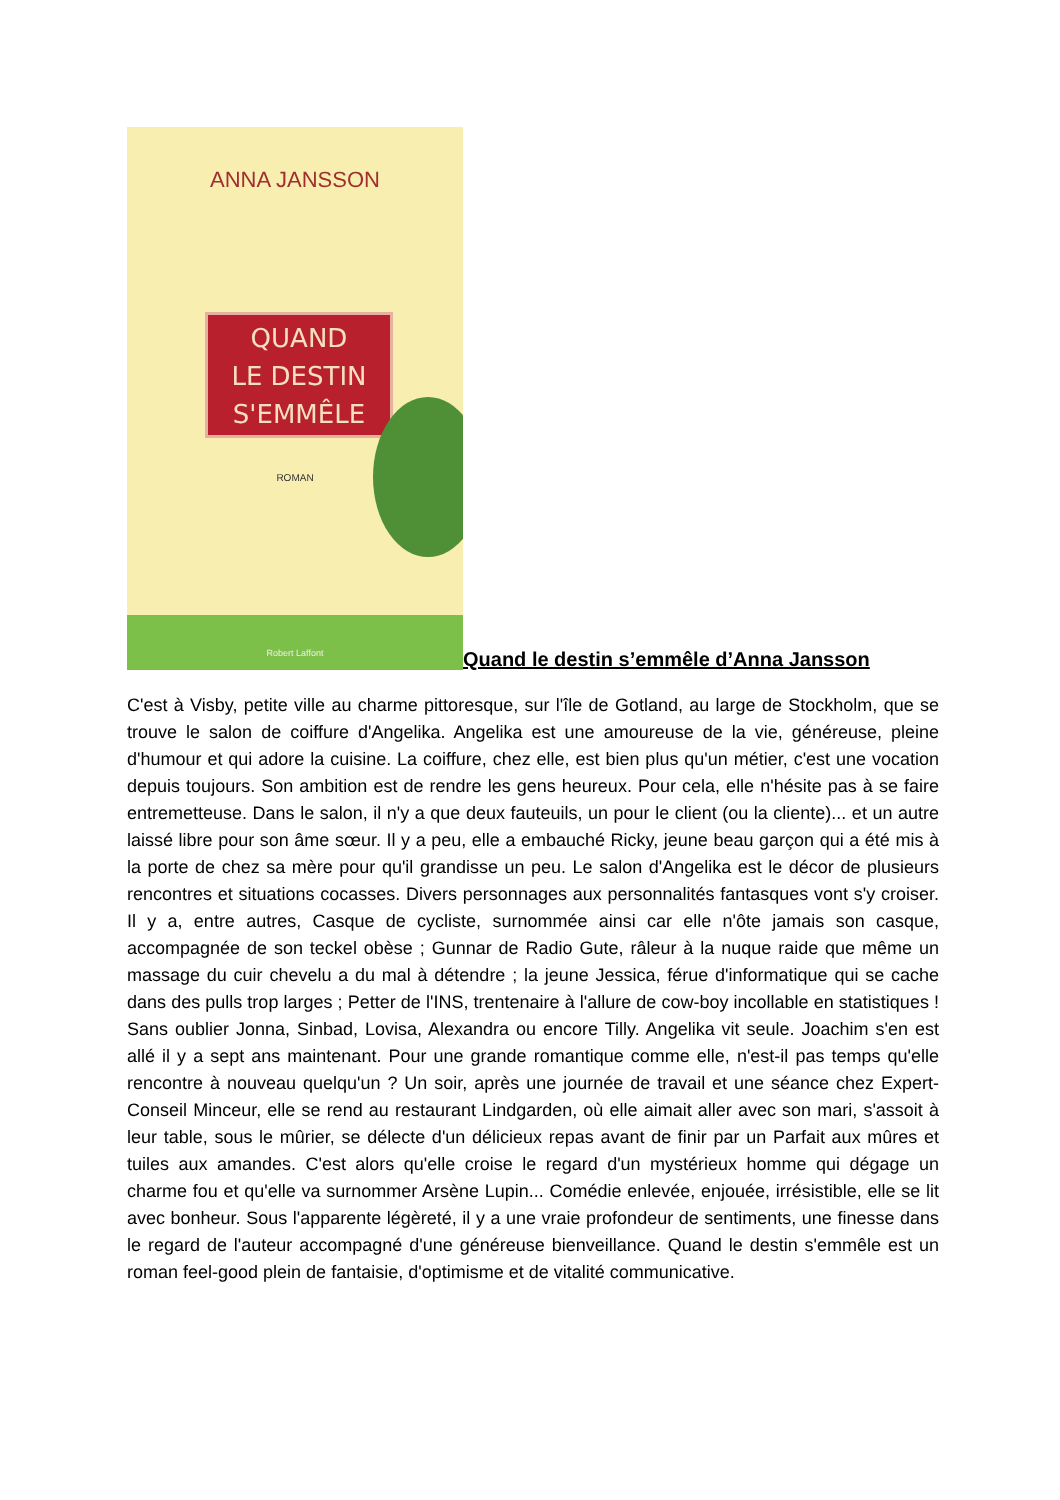ANNA JANSSON
QUAND
LE DESTIN
S'EMMÊLE
ROMAN
Robert Laffont
Quand le destin s’emmêle d’Anna Jansson
C'est à Visby, petite ville au charme pittoresque, sur l'île de Gotland, au large de Stockholm, que se trouve le salon de coiffure d'Angelika. Angelika est une amoureuse de la vie, généreuse, pleine d'humour et qui adore la cuisine. La coiffure, chez elle, est bien plus qu'un métier, c'est une vocation depuis toujours. Son ambition est de rendre les gens heureux. Pour cela, elle n'hésite pas à se faire entremetteuse. Dans le salon, il n'y a que deux fauteuils, un pour le client (ou la cliente)... et un autre laissé libre pour son âme sœur. Il y a peu, elle a embauché Ricky, jeune beau garçon qui a été mis à la porte de chez sa mère pour qu'il grandisse un peu. Le salon d'Angelika est le décor de plusieurs rencontres et situations cocasses. Divers personnages aux personnalités fantasques vont s'y croiser. Il y a, entre autres, Casque de cycliste, surnommée ainsi car elle n'ôte jamais son casque, accompagnée de son teckel obèse ; Gunnar de Radio Gute, râleur à la nuque raide que même un massage du cuir chevelu a du mal à détendre ; la jeune Jessica, férue d'informatique qui se cache dans des pulls trop larges ; Petter de l'INS, trentenaire à l'allure de cow-boy incollable en statistiques ! Sans oublier Jonna, Sinbad, Lovisa, Alexandra ou encore Tilly. Angelika vit seule. Joachim s'en est allé il y a sept ans maintenant. Pour une grande romantique comme elle, n'est-il pas temps qu'elle rencontre à nouveau quelqu'un ? Un soir, après une journée de travail et une séance chez Expert-Conseil Minceur, elle se rend au restaurant Lindgarden, où elle aimait aller avec son mari, s'assoit à leur table, sous le mûrier, se délecte d'un délicieux repas avant de finir par un Parfait aux mûres et tuiles aux amandes. C'est alors qu'elle croise le regard d'un mystérieux homme qui dégage un charme fou et qu'elle va surnommer Arsène Lupin... Comédie enlevée, enjouée, irrésistible, elle se lit avec bonheur. Sous l'apparente légèreté, il y a une vraie profondeur de sentiments, une finesse dans le regard de l'auteur accompagné d'une généreuse bienveillance. Quand le destin s'emmêle est un roman feel-good plein de fantaisie, d'optimisme et de vitalité communicative.